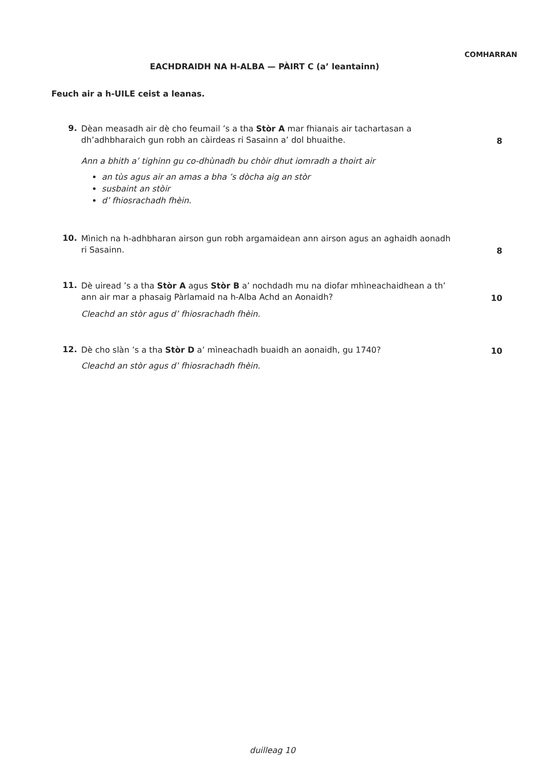COMHARRAN
EACHDRAIDH NA H-ALBA — PÀIRT C (a’ leantainn)
Feuch air a h-UILE ceist a leanas.
9.
Dèan measadh air dè cho feumail ’s a tha Stòr A mar fhianais air tachartasan a dh’adhbharaich gun robh an càirdeas ri Sasainn a’ dol bhuaithe.
8
Ann a bhith a’ tighinn gu co-dhùnadh bu chòir dhut iomradh a thoirt air
an tùs agus air an amas a bha ’s dòcha aig an stòr
susbaint an stòir
d’ fhiosrachadh fhèin.
10.
Mìnich na h-adhbharan airson gun robh argamaidean ann airson agus an aghaidh aonadh ri Sasainn.
8
11.
Dè uiread ’s a tha Stòr A agus Stòr B a’ nochdadh mu na diofar mhìneachaidhean a th’ ann air mar a phasaig Pàrlamaid na h-Alba Achd an Aonaidh?
10
Cleachd an stòr agus d’ fhiosrachadh fhèin.
12.
Dè cho slàn ’s a tha Stòr D a’ mìneachadh buaidh an aonaidh, gu 1740?
10
Cleachd an stòr agus d’ fhiosrachadh fhèin.
duilleag 10